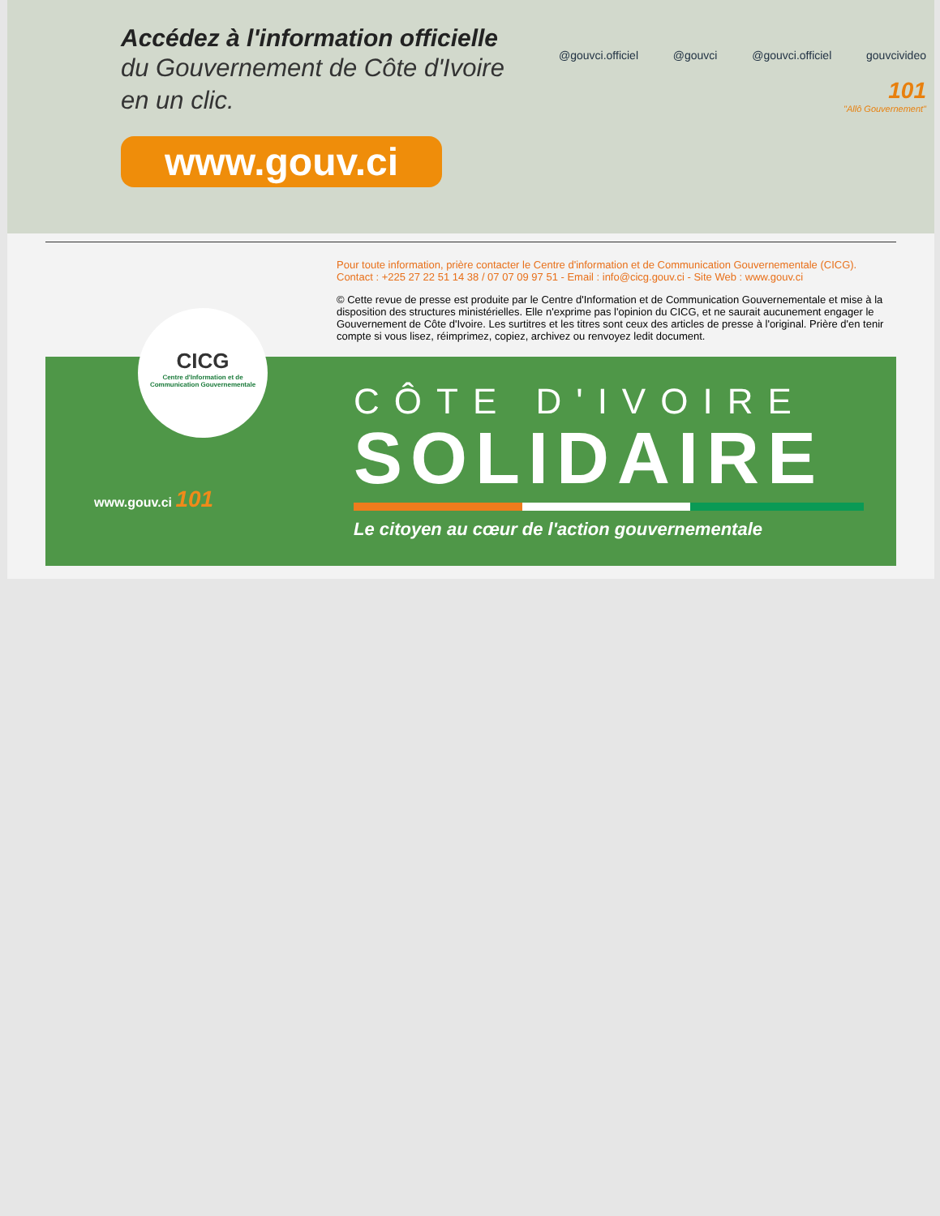Accédez à l'information officielle
du Gouvernement de Côte d'Ivoire
en un clic.
www.gouv.ci
@gouvci.officiel @gouvci @gouvci.officiel gouvcivideo
101
"Allô Gouvernement"
Pour toute information, prière contacter le Centre d'information et de Communication Gouvernementale (CICG).
Contact : +225 27 22 51 14 38 / 07 07 09 97 51 - Email : info@cicg.gouv.ci - Site Web : www.gouv.ci
© Cette revue de presse est produite par le Centre d'Information et de Communication Gouvernementale et mise à la disposition des structures ministérielles. Elle n'exprime pas l'opinion du CICG, et ne saurait aucunement engager le Gouvernement de Côte d'Ivoire. Les surtitres et les titres sont ceux des articles de presse à l'original. Prière d'en tenir compte si vous lisez, réimprimez, copiez, archivez ou renvoyez ledit document.
CICG
Centre d'Information et de Communication Gouvernementale
www.gouv.ci 101
CÔTE D'IVOIRE
SOLIDAIRE
Le citoyen au cœur de l'action gouvernementale